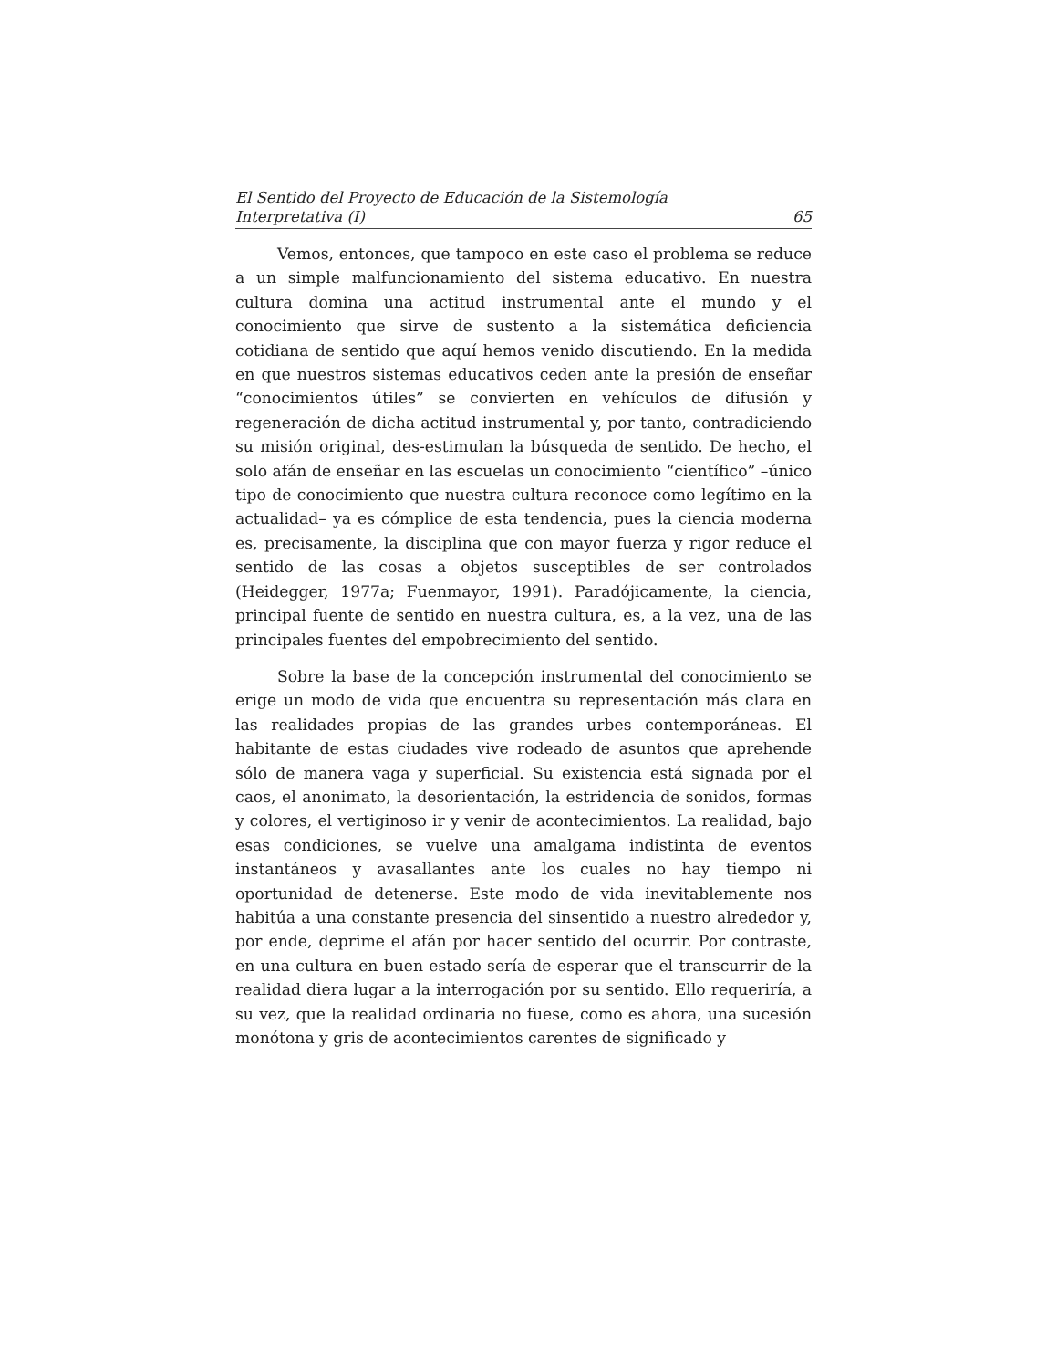El Sentido del Proyecto de Educación de la Sistemología
Interpretativa (I) 65
Vemos, entonces, que tampoco en este caso el problema se reduce a un simple malfuncionamiento del sistema educativo. En nuestra cultura domina una actitud instrumental ante el mundo y el conocimiento que sirve de sustento a la sistemática deficiencia cotidiana de sentido que aquí hemos venido discutiendo. En la medida en que nuestros sistemas educativos ceden ante la presión de enseñar “conocimientos útiles” se convierten en vehículos de difusión y regeneración de dicha actitud instrumental y, por tanto, contradiciendo su misión original, des-estimulan la búsqueda de sentido. De hecho, el solo afán de enseñar en las escuelas un conocimiento “científico” –único tipo de conocimiento que nuestra cultura reconoce como legítimo en la actualidad– ya es cómplice de esta tendencia, pues la ciencia moderna es, precisamente, la disciplina que con mayor fuerza y rigor reduce el sentido de las cosas a objetos susceptibles de ser controlados (Heidegger, 1977a; Fuenmayor, 1991). Paradójicamente, la ciencia, principal fuente de sentido en nuestra cultura, es, a la vez, una de las principales fuentes del empobrecimiento del sentido.
Sobre la base de la concepción instrumental del conocimiento se erige un modo de vida que encuentra su representación más clara en las realidades propias de las grandes urbes contemporáneas. El habitante de estas ciudades vive rodeado de asuntos que aprehende sólo de manera vaga y superficial. Su existencia está signada por el caos, el anonimato, la desorientación, la estridencia de sonidos, formas y colores, el vertiginoso ir y venir de acontecimientos. La realidad, bajo esas condiciones, se vuelve una amalgama indistinta de eventos instantáneos y avasallantes ante los cuales no hay tiempo ni oportunidad de detenerse. Este modo de vida inevitablemente nos habitúa a una constante presencia del sinsentido a nuestro alrededor y, por ende, deprime el afán por hacer sentido del ocurrir. Por contraste, en una cultura en buen estado sería de esperar que el transcurrir de la realidad diera lugar a la interrogación por su sentido. Ello requeriría, a su vez, que la realidad ordinaria no fuese, como es ahora, una sucesión monótona y gris de acontecimientos carentes de significado y